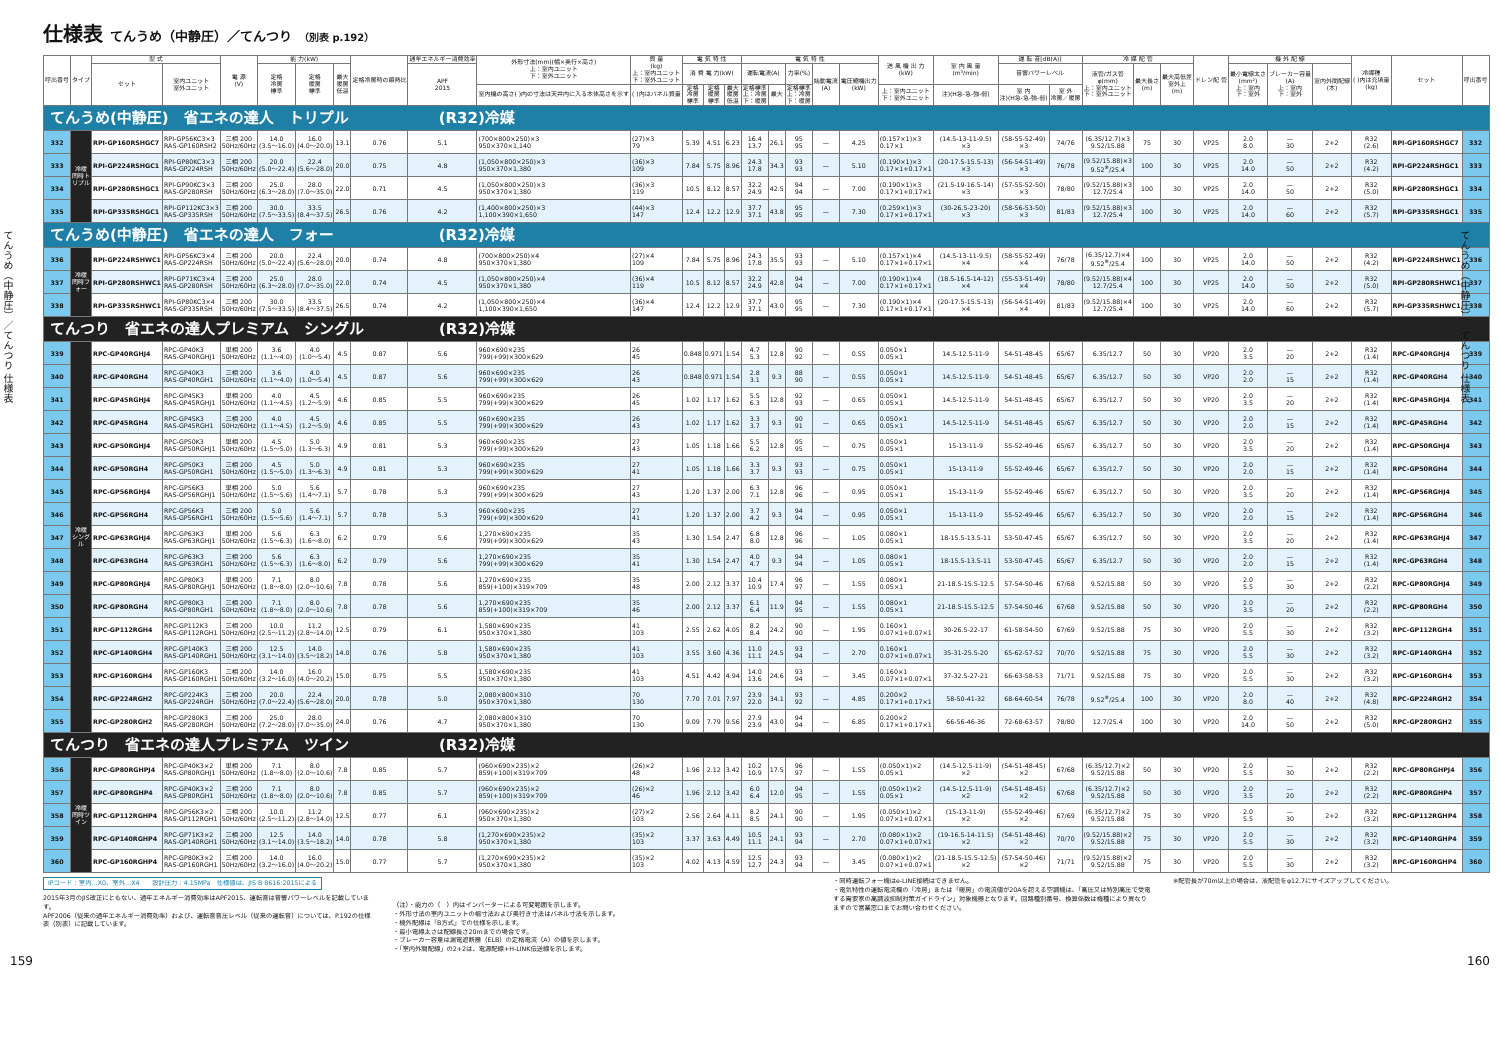てんうめ（中静圧）／てんつり 仕様表
仕様表 てんうめ（中静圧）／てんつり （別表 p.192）
| 呼出番号 | タイプ | 型 式 | | 電 源 (V) | 能 力(kW) | | | 定格冷房時の顕熱比 | 通年エネルギー消費効率 | 外形寸法(mm)(幅×奥行×高さ) 上：室内ユニット 下：室外ユニット | 質 量 (kg) 上：室内ユニット 下：室外ユニット | 電 気 特 性 | | | 電 気 特 性 | | | | | 送 風 機 出 力 (kW) | 室 内 風 量 (m³/min) | 運 転 音[dB(A)] | | 冷 媒 配 管 | | | ドレン配 管 | 機 外 配 線 | | | 冷媒種 ( )内は充填量 (kg) | セット | 呼出番号 |
| --- | --- | --- | --- | --- | --- | --- | --- | --- | --- | --- | --- | --- | --- | --- | --- | --- | --- | --- | --- | --- | --- | --- | --- | --- | --- | --- | --- | --- | --- | --- | --- | --- | --- |
| | | セット | 室内ユニット 室外ユニット | | 定格 冷房 標準 | 定格 暖房 標準 | 最大 暖房 低温 | | APF 2015 | | | 消 費 電 力(kW) | | | 運転電流(A) | | 力率(%) | 始動電流 (A) | 電圧縮機出力 (kW) | | | 音響パワーレベル | | 液管/ガス管 φ(mm) 上：室内ユニット 下：室外ユニット | 最大長さ (m) | 最大高低差 室外上 (m) | | 最小電線太さ (mm²) 上：室内 下：室外 | ブレーカー容量 (A) 上：室内 下：室外 | 室内外間配線 (本) | | | |
| | | | | | | | | | | 室内機の高さ( )内の寸法は天井内に入る本体高さを示す | ( )内はパネル質量 | 定格 冷房 標準 | 定格 暖房 標準 | 最大 暖房 低温 | 定格標準 上：冷房 下：暖房 | 最大 | 定格標準 上：冷房 下：暖房 | | | 上：室内ユニット 下：室外ユニット | 注)(H急-急-強-弱) | 室 内 注)(H急-急-強-弱) | 室 外 冷房／暖房 | | | | | | | | | | |
| てんうめ(中静圧) 省エネの達人 トリプル (R32)冷媒 | | | | | | | | | | | | | | | | | | | | | | | | | | | | | | | | | |
| 332 | 冷暖 同時トリプル | RPI-GP160RSHGC7 | RPI-GP56KC3×3 RAS-GP160RSH2 | 三相 200 50Hz/60Hz | 14.0 (3.5～16.0) | 16.0 (4.0～20.0) | 13.1 | 0.76 | 5.1 | (700×800×250)×3 950×370×1,140 | (27)×3 79 | 5.39 | 4.51 | 6.23 | 16.4 13.7 | 26.1 | 95 95 | — | 4.25 | (0.157×1)×3 0.17×1 | (14.5-13-11-9.5) ×3 | (58-55-52-49) ×3 | 74/76 | (6.35/12.7)×3 9.52/15.88 | 75 | 30 | VP25 | 2.0 8.0 | — 30 | 2+2 | R32 (2.6) | RPI-GP160RSHGC7 | 332 |
| 333 | | RPI-GP224RSHGC1 | RPI-GP80KC3×3 RAS-GP224RSH | 三相 200 50Hz/60Hz | 20.0 (5.0～22.4) | 22.4 (5.6～28.0) | 20.0 | 0.75 | 4.8 | (1,050×800×250)×3 950×370×1,380 | (36)×3 109 | 7.84 | 5.75 | 8.96 | 24.3 17.8 | 34.3 | 93 93 | — | 5.10 | (0.190×1)×3 0.17×1+0.17×1 | (20-17.5-15.5-13) ×3 | (56-54-51-49) ×3 | 76/78 | (9.52/15.88)×3 9.52<sup>※</sup>/25.4 | 100 | 30 | VP25 | 2.0 14.0 | — 50 | 2+2 | R32 (4.2) | RPI-GP224RSHGC1 | 333 |
| 334 | | RPI-GP280RSHGC1 | RPI-GP90KC3×3 RAS-GP280RSH | 三相 200 50Hz/60Hz | 25.0 (6.3～28.0) | 28.0 (7.0～35.0) | 22.0 | 0.71 | 4.5 | (1,050×800×250)×3 950×370×1,380 | (36)×3 119 | 10.5 | 8.12 | 8.57 | 32.2 24.9 | 42.5 | 94 94 | — | 7.00 | (0.190×1)×3 0.17×1+0.17×1 | (21.5-19-16.5-14) ×3 | (57-55-52-50) ×3 | 78/80 | (9.52/15.88)×3 12.7/25.4 | 100 | 30 | VP25 | 2.0 14.0 | — 50 | 2+2 | R32 (5.0) | RPI-GP280RSHGC1 | 334 |
| 335 | | RPI-GP335RSHGC1 | RPI-GP112KC3×3 RAS-GP335RSH | 三相 200 50Hz/60Hz | 30.0 (7.5～33.5) | 33.5 (8.4～37.5) | 26.5 | 0.76 | 4.2 | (1,400×800×250)×3 1,100×390×1,650 | (44)×3 147 | 12.4 | 12.2 | 12.9 | 37.7 37.1 | 43.8 | 95 95 | — | 7.30 | (0.259×1)×3 0.17×1+0.17×1 | (30-26.5-23-20) ×3 | (58-56-53-50) ×3 | 81/83 | (9.52/15.88)×3 12.7/25.4 | 100 | 30 | VP25 | 2.0 14.0 | — 60 | 2+2 | R32 (5.7) | RPI-GP335RSHGC1 | 335 |
| てんうめ(中静圧) 省エネの達人 フォー (R32)冷媒 | | | | | | | | | | | | | | | | | | | | | | | | | | | | | | | | | |
| 336 | 冷暖 同時フォー | RPI-GP224RSHWC1 | RPI-GP56KC3×4 RAS-GP224RSH | 三相 200 50Hz/60Hz | 20.0 (5.0～22.4) | 22.4 (5.6～28.0) | 20.0 | 0.74 | 4.8 | (700×800×250)×4 950×370×1,380 | (27)×4 109 | 7.84 | 5.75 | 8.96 | 24.3 17.8 | 35.5 | 93 93 | — | 5.10 | (0.157×1)×4 0.17×1+0.17×1 | (14.5-13-11-9.5) ×4 | (58-55-52-49) ×4 | 76/78 | (6.35/12.7)×4 9.52<sup>※</sup>/25.4 | 100 | 30 | VP25 | 2.0 14.0 | — 50 | 2+2 | R32 (4.2) | RPI-GP224RSHWC1 | 336 |
| 337 | | RPI-GP280RSHWC1 | RPI-GP71KC3×4 RAS-GP280RSH | 三相 200 50Hz/60Hz | 25.0 (6.3～28.0) | 28.0 (7.0～35.0) | 22.0 | 0.74 | 4.5 | (1,050×800×250)×4 950×370×1,380 | (36)×4 119 | 10.5 | 8.12 | 8.57 | 32.2 24.9 | 42.8 | 94 94 | — | 7.00 | (0.190×1)×4 0.17×1+0.17×1 | (18.5-16.5-14-12) ×4 | (55-53-51-49) ×4 | 78/80 | (9.52/15.88)×4 12.7/25.4 | 100 | 30 | VP25 | 2.0 14.0 | — 50 | 2+2 | R32 (5.0) | RPI-GP280RSHWC1 | 337 |
| 338 | | RPI-GP335RSHWC1 | RPI-GP80KC3×4 RAS-GP335RSH | 三相 200 50Hz/60Hz | 30.0 (7.5～33.5) | 33.5 (8.4～37.5) | 26.5 | 0.74 | 4.2 | (1,050×800×250)×4 1,100×390×1,650 | (36)×4 147 | 12.4 | 12.2 | 12.9 | 37.7 37.1 | 43.0 | 95 95 | — | 7.30 | (0.190×1)×4 0.17×1+0.17×1 | (20-17.5-15.5-13) ×4 | (56-54-51-49) ×4 | 81/83 | (9.52/15.88)×4 12.7/25.4 | 100 | 30 | VP25 | 2.0 14.0 | — 60 | 2+2 | R32 (5.7) | RPI-GP335RSHWC1 | 338 |
| てんつり 省エネの達人プレミアム シングル (R32)冷媒 | | | | | | | | | | | | | | | | | | | | | | | | | | | | | | | | | |
| 339 | 冷暖 シングル | RPC-GP40RGHJ4 | RPC-GP40K3 RAS-GP40RGHJ1 | 単相 200 50Hz/60Hz | 3.6 (1.1～4.0) | 4.0 (1.0～5.4) | 4.5 | 0.87 | 5.6 | 960×690×235 799(+99)×300×629 | 26 45 | 0.848 | 0.971 | 1.54 | 4.7 5.3 | 12.8 | 90 92 | — | 0.55 | 0.050×1 0.05×1 | 14.5-12.5-11-9 | 54-51-48-45 | 65/67 | 6.35/12.7 | 50 | 30 | VP20 | 2.0 3.5 | — 20 | 2+2 | R32 (1.4) | RPC-GP40RGHJ4 | 339 |
| 340 | | RPC-GP40RGH4 | RPC-GP40K3 RAS-GP40RGH1 | 三相 200 50Hz/60Hz | 3.6 (1.1～4.0) | 4.0 (1.0～5.4) | 4.5 | 0.87 | 5.6 | 960×690×235 799(+99)×300×629 | 26 43 | 0.848 | 0.971 | 1.54 | 2.8 3.1 | 9.3 | 88 90 | — | 0.55 | 0.050×1 0.05×1 | 14.5-12.5-11-9 | 54-51-48-45 | 65/67 | 6.35/12.7 | 50 | 30 | VP20 | 2.0 2.0 | — 15 | 2+2 | R32 (1.4) | RPC-GP40RGH4 | 340 |
| 341 | | RPC-GP45RGHJ4 | RPC-GP45K3 RAS-GP45RGHJ1 | 単相 200 50Hz/60Hz | 4.0 (1.1～4.5) | 4.5 (1.2～5.9) | 4.6 | 0.85 | 5.5 | 960×690×235 799(+99)×300×629 | 26 45 | 1.02 | 1.17 | 1.62 | 5.5 6.3 | 12.8 | 92 93 | — | 0.65 | 0.050×1 0.05×1 | 14.5-12.5-11-9 | 54-51-48-45 | 65/67 | 6.35/12.7 | 50 | 30 | VP20 | 2.0 3.5 | — 20 | 2+2 | R32 (1.4) | RPC-GP45RGHJ4 | 341 |
| 342 | | RPC-GP45RGH4 | RPC-GP45K3 RAS-GP45RGH1 | 三相 200 50Hz/60Hz | 4.0 (1.1～4.5) | 4.5 (1.2～5.9) | 4.6 | 0.85 | 5.5 | 960×690×235 799(+99)×300×629 | 26 43 | 1.02 | 1.17 | 1.62 | 3.3 3.7 | 9.3 | 90 91 | — | 0.65 | 0.050×1 0.05×1 | 14.5-12.5-11-9 | 54-51-48-45 | 65/67 | 6.35/12.7 | 50 | 30 | VP20 | 2.0 2.0 | — 15 | 2+2 | R32 (1.4) | RPC-GP45RGH4 | 342 |
| 343 | | RPC-GP50RGHJ4 | RPC-GP50K3 RAS-GP50RGHJ1 | 単相 200 50Hz/60Hz | 4.5 (1.5～5.0) | 5.0 (1.3～6.3) | 4.9 | 0.81 | 5.3 | 960×690×235 799(+99)×300×629 | 27 43 | 1.05 | 1.18 | 1.66 | 5.5 6.2 | 12.8 | 95 95 | — | 0.75 | 0.050×1 0.05×1 | 15-13-11-9 | 55-52-49-46 | 65/67 | 6.35/12.7 | 50 | 30 | VP20 | 2.0 3.5 | — 20 | 2+2 | R32 (1.4) | RPC-GP50RGHJ4 | 343 |
| 344 | | RPC-GP50RGH4 | RPC-GP50K3 RAS-GP50RGH1 | 三相 200 50Hz/60Hz | 4.5 (1.5～5.0) | 5.0 (1.3～6.3) | 4.9 | 0.81 | 5.3 | 960×690×235 799(+99)×300×629 | 27 41 | 1.05 | 1.18 | 1.66 | 3.3 3.7 | 9.3 | 93 93 | — | 0.75 | 0.050×1 0.05×1 | 15-13-11-9 | 55-52-49-46 | 65/67 | 6.35/12.7 | 50 | 30 | VP20 | 2.0 2.0 | — 15 | 2+2 | R32 (1.4) | RPC-GP50RGH4 | 344 |
| 345 | | RPC-GP56RGHJ4 | RPC-GP56K3 RAS-GP56RGHJ1 | 単相 200 50Hz/60Hz | 5.0 (1.5～5.6) | 5.6 (1.4～7.1) | 5.7 | 0.78 | 5.3 | 960×690×235 799(+99)×300×629 | 27 43 | 1.20 | 1.37 | 2.00 | 6.3 7.1 | 12.8 | 96 96 | — | 0.95 | 0.050×1 0.05×1 | 15-13-11-9 | 55-52-49-46 | 65/67 | 6.35/12.7 | 50 | 30 | VP20 | 2.0 3.5 | — 20 | 2+2 | R32 (1.4) | RPC-GP56RGHJ4 | 345 |
| 346 | | RPC-GP56RGH4 | RPC-GP56K3 RAS-GP56RGH1 | 三相 200 50Hz/60Hz | 5.0 (1.5～5.6) | 5.6 (1.4～7.1) | 5.7 | 0.78 | 5.3 | 960×690×235 799(+99)×300×629 | 27 41 | 1.20 | 1.37 | 2.00 | 3.7 4.2 | 9.3 | 94 94 | — | 0.95 | 0.050×1 0.05×1 | 15-13-11-9 | 55-52-49-46 | 65/67 | 6.35/12.7 | 50 | 30 | VP20 | 2.0 2.0 | — 15 | 2+2 | R32 (1.4) | RPC-GP56RGH4 | 346 |
| 347 | | RPC-GP63RGHJ4 | RPC-GP63K3 RAS-GP63RGHJ1 | 単相 200 50Hz/60Hz | 5.6 (1.5～6.3) | 6.3 (1.6～8.0) | 6.2 | 0.79 | 5.6 | 1,270×690×235 799(+99)×300×629 | 35 43 | 1.30 | 1.54 | 2.47 | 6.8 8.0 | 12.8 | 96 96 | — | 1.05 | 0.080×1 0.05×1 | 18-15.5-13.5-11 | 53-50-47-45 | 65/67 | 6.35/12.7 | 50 | 30 | VP20 | 2.0 3.5 | — 20 | 2+2 | R32 (1.4) | RPC-GP63RGHJ4 | 347 |
| 348 | | RPC-GP63RGH4 | RPC-GP63K3 RAS-GP63RGH1 | 三相 200 50Hz/60Hz | 5.6 (1.5～6.3) | 6.3 (1.6～8.0) | 6.2 | 0.79 | 5.6 | 1,270×690×235 799(+99)×300×629 | 35 41 | 1.30 | 1.54 | 2.47 | 4.0 4.7 | 9.3 | 94 94 | — | 1.05 | 0.080×1 0.05×1 | 18-15.5-13.5-11 | 53-50-47-45 | 65/67 | 6.35/12.7 | 50 | 30 | VP20 | 2.0 2.0 | — 15 | 2+2 | R32 (1.4) | RPC-GP63RGH4 | 348 |
| 349 | | RPC-GP80RGHJ4 | RPC-GP80K3 RAS-GP80RGHJ1 | 単相 200 50Hz/60Hz | 7.1 (1.8～8.0) | 8.0 (2.0～10.6) | 7.8 | 0.78 | 5.6 | 1,270×690×235 859(+100)×319×709 | 35 48 | 2.00 | 2.12 | 3.37 | 10.4 10.9 | 17.4 | 96 97 | — | 1.55 | 0.080×1 0.05×1 | 21-18.5-15.5-12.5 | 57-54-50-46 | 67/68 | 9.52/15.88 | 50 | 30 | VP20 | 2.0 5.5 | — 30 | 2+2 | R32 (2.2) | RPC-GP80RGHJ4 | 349 |
| 350 | | RPC-GP80RGH4 | RPC-GP80K3 RAS-GP80RGH1 | 三相 200 50Hz/60Hz | 7.1 (1.8～8.0) | 8.0 (2.0～10.6) | 7.8 | 0.78 | 5.6 | 1,270×690×235 859(+100)×319×709 | 35 46 | 2.00 | 2.12 | 3.37 | 6.1 6.4 | 11.9 | 94 95 | — | 1.55 | 0.080×1 0.05×1 | 21-18.5-15.5-12.5 | 57-54-50-46 | 67/68 | 9.52/15.88 | 50 | 30 | VP20 | 2.0 3.5 | — 20 | 2+2 | R32 (2.2) | RPC-GP80RGH4 | 350 |
| 351 | | RPC-GP112RGH4 | RPC-GP112K3 RAS-GP112RGH1 | 三相 200 50Hz/60Hz | 10.0 (2.5～11.2) | 11.2 (2.8～14.0) | 12.5 | 0.79 | 6.1 | 1,580×690×235 950×370×1,380 | 41 103 | 2.55 | 2.62 | 4.05 | 8.2 8.4 | 24.2 | 90 90 | — | 1.95 | 0.160×1 0.07×1+0.07×1 | 30-26.5-22-17 | 61-58-54-50 | 67/69 | 9.52/15.88 | 75 | 30 | VP20 | 2.0 5.5 | — 30 | 2+2 | R32 (3.2) | RPC-GP112RGH4 | 351 |
| 352 | | RPC-GP140RGH4 | RPC-GP140K3 RAS-GP140RGH1 | 三相 200 50Hz/60Hz | 12.5 (3.1～14.0) | 14.0 (3.5～18.2) | 14.0 | 0.76 | 5.8 | 1,580×690×235 950×370×1,380 | 41 103 | 3.55 | 3.60 | 4.36 | 11.0 11.1 | 24.5 | 93 94 | — | 2.70 | 0.160×1 0.07×1+0.07×1 | 35-31-25.5-20 | 65-62-57-52 | 70/70 | 9.52/15.88 | 75 | 30 | VP20 | 2.0 5.5 | — 30 | 2+2 | R32 (3.2) | RPC-GP140RGH4 | 352 |
| 353 | | RPC-GP160RGH4 | RPC-GP160K3 RAS-GP160RGH1 | 三相 200 50Hz/60Hz | 14.0 (3.2～16.0) | 16.0 (4.0～20.2) | 15.0 | 0.75 | 5.5 | 1,580×690×235 950×370×1,380 | 41 103 | 4.51 | 4.42 | 4.94 | 14.0 13.6 | 24.6 | 93 94 | — | 3.45 | 0.160×1 0.07×1+0.07×1 | 37-32.5-27-21 | 66-63-58-53 | 71/71 | 9.52/15.88 | 75 | 30 | VP20 | 2.0 5.5 | — 30 | 2+2 | R32 (3.2) | RPC-GP160RGH4 | 353 |
| 354 | | RPC-GP224RGH2 | RPC-GP224K3 RAS-GP224RGH | 三相 200 50Hz/60Hz | 20.0 (7.0～22.4) | 22.4 (5.6～28.0) | 20.0 | 0.78 | 5.0 | 2,080×800×310 950×370×1,380 | 70 130 | 7.70 | 7.01 | 7.97 | 23.9 22.0 | 34.1 | 93 92 | — | 4.85 | 0.200×2 0.17×1+0.17×1 | 58-50-41-32 | 68-64-60-54 | 76/78 | 9.52<sup>※</sup>/25.4 | 100 | 30 | VP20 | 2.0 8.0 | — 40 | 2+2 | R32 (4.8) | RPC-GP224RGH2 | 354 |
| 355 | | RPC-GP280RGH2 | RPC-GP280K3 RAS-GP280RGH | 三相 200 50Hz/60Hz | 25.0 (7.2～28.0) | 28.0 (7.0～35.0) | 24.0 | 0.76 | 4.7 | 2,080×800×310 950×370×1,380 | 70 130 | 9.09 | 7.79 | 9.56 | 27.9 23.9 | 43.0 | 94 94 | — | 6.85 | 0.200×2 0.17×1+0.17×1 | 66-56-46-36 | 72-68-63-57 | 78/80 | 12.7/25.4 | 100 | 30 | VP20 | 2.0 14.0 | — 50 | 2+2 | R32 (5.0) | RPC-GP280RGH2 | 355 |
| てんつり 省エネの達人プレミアム ツイン (R32)冷媒 | | | | | | | | | | | | | | | | | | | | | | | | | | | | | | | | | |
| 356 | 冷暖 同時ツイン | RPC-GP80RGHPJ4 | RPC-GP40K3×2 RAS-GP80RGHJ1 | 単相 200 50Hz/60Hz | 7.1 (1.8～8.0) | 8.0 (2.0～10.6) | 7.8 | 0.85 | 5.7 | (960×690×235)×2 859(+100)×319×709 | (26)×2 48 | 1.96 | 2.12 | 3.42 | 10.2 10.9 | 17.5 | 96 97 | — | 1.55 | (0.050×1)×2 0.05×1 | (14.5-12.5-11-9) ×2 | (54-51-48-45) ×2 | 67/68 | (6.35/12.7)×2 9.52/15.88 | 50 | 30 | VP20 | 2.0 5.5 | — 30 | 2+2 | R32 (2.2) | RPC-GP80RGHPJ4 | 356 |
| 357 | | RPC-GP80RGHP4 | RPC-GP40K3×2 RAS-GP80RGH1 | 三相 200 50Hz/60Hz | 7.1 (1.8～8.0) | 8.0 (2.0～10.6) | 7.8 | 0.85 | 5.7 | (960×690×235)×2 859(+100)×319×709 | (26)×2 46 | 1.96 | 2.12 | 3.42 | 6.0 6.4 | 12.0 | 94 95 | — | 1.55 | (0.050×1)×2 0.05×1 | (14.5-12.5-11-9) ×2 | (54-51-48-45) ×2 | 67/68 | (6.35/12.7)×2 9.52/15.88 | 50 | 30 | VP20 | 2.0 3.5 | — 20 | 2+2 | R32 (2.2) | RPC-GP80RGHP4 | 357 |
| 358 | | RPC-GP112RGHP4 | RPC-GP56K3×2 RAS-GP112RGH1 | 三相 200 50Hz/60Hz | 10.0 (2.5～11.2) | 11.2 (2.8～14.0) | 12.5 | 0.77 | 6.1 | (960×690×235)×2 950×370×1,380 | (27)×2 103 | 2.56 | 2.64 | 4.11 | 8.2 8.5 | 24.1 | 90 90 | — | 1.95 | (0.050×1)×2 0.07×1+0.07×1 | (15-13-11-9) ×2 | (55-52-49-46) ×2 | 67/69 | (6.35/12.7)×2 9.52/15.88 | 75 | 30 | VP20 | 2.0 5.5 | — 30 | 2+2 | R32 (3.2) | RPC-GP112RGHP4 | 358 |
| 359 | | RPC-GP140RGHP4 | RPC-GP71K3×2 RAS-GP140RGH1 | 三相 200 50Hz/60Hz | 12.5 (3.1～14.0) | 14.0 (3.5～18.2) | 14.0 | 0.78 | 5.8 | (1,270×690×235)×2 950×370×1,380 | (35)×2 103 | 3.37 | 3.63 | 4.49 | 10.5 11.1 | 24.1 | 93 94 | — | 2.70 | (0.080×1)×2 0.07×1+0.07×1 | (19-16.5-14-11.5) ×2 | (54-51-48-46) ×2 | 70/70 | (9.52/15.88)×2 9.52/15.88 | 75 | 30 | VP20 | 2.0 5.5 | — 30 | 2+2 | R32 (3.2) | RPC-GP140RGHP4 | 359 |
| 360 | | RPC-GP160RGHP4 | RPC-GP80K3×2 RAS-GP160RGH1 | 三相 200 50Hz/60Hz | 14.0 (3.2～16.0) | 16.0 (4.0～20.2) | 15.0 | 0.77 | 5.7 | (1,270×690×235)×2 950×370×1,380 | (35)×2 103 | 4.02 | 4.13 | 4.59 | 12.5 12.7 | 24.3 | 93 94 | — | 3.45 | (0.080×1)×2 0.07×1+0.07×1 | (21-18.5-15.5-12.5) ×2 | (57-54-50-46) ×2 | 71/71 | (9.52/15.88)×2 9.52/15.88 | 75 | 30 | VP20 | 2.0 5.5 | — 30 | 2+2 | R32 (3.2) | RPC-GP160RGHP4 | 360 |
IPコード：室内…X0、室外…X4　　設計圧力：4.15MPa　仕様値は、JIS B 8616:2015による
2015年3月のJIS改正にともない、通年エネルギー消費効率はAPF2015、運転音は音響パワーレベルを記載しています。
APF2006（従来の通年エネルギー消費効率）および、運転音音圧レベル（従来の運転音）については、P.192の仕様表（別表）に記載しています。
（注）・能力の（　）内はインバーターによる可変範囲を示します。
・外形寸法の室内ユニットの幅寸法および奥行き寸法はパネル寸法を示します。
・機外配線は「B方式」での仕様を示します。
・最小電線太さは配線長さ20mまでの場合です。
・ブレーカー容量は漏電遮断器（ELB）の定格電流（A）の値を示します。
・「室内外間配線」の2+2は、電源配線+H-LINK伝送線を示します。
・同時運転フォー機はe-LINE接続はできません。
・電気特性の運転電流欄の「冷房」または「暖房」の電流値が20Aを超える空調機は、「高圧又は特別高圧で受電する需要家の高調波抑制対策ガイドライン」対象機器となります。回路種別番号、換算係数は機種により異なりますので営業窓口までお問い合わせください。
※配管長が70m以上の場合は、液配管をφ12.7にサイズアップしてください。
てんうめ（中静圧）／てんつり 仕様表
159 160